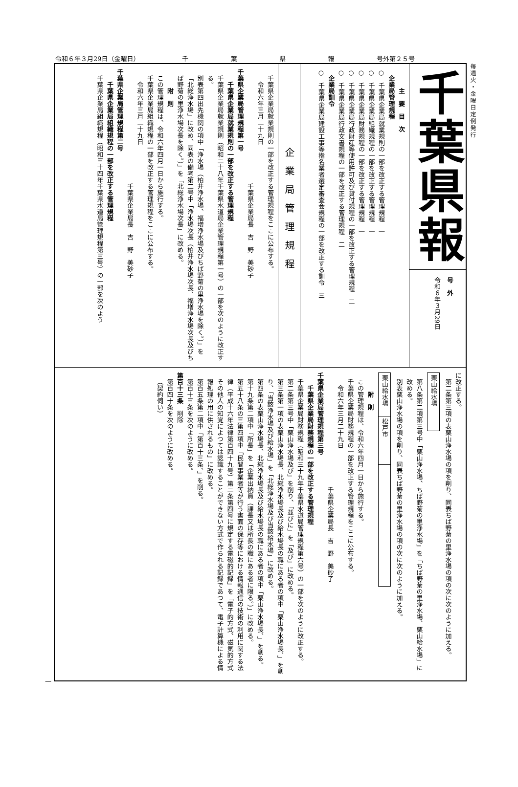令和６年３月29日（金曜日） 千葉県報 号外第２５号
毎週火・金曜日定例発行
千葉県報
号　外
令和６年３月29日
主　要　目　次
企業局管理規程
○　千葉県企業局就業規則の一部を改正する管理規程　一
○　千葉県企業局組織規程の一部を改正する管理規程　一
○　千葉県企業局財務規程の一部を改正する管理規程　一
○　千葉県企業局行政財産等使用許可及び貸付規程の一部を改正する管理規程　二
○　千葉県企業局行政文書規程の一部を改正する管理規程　二
企業局訓令
○　千葉県企業局建設工事等指名業者選定審査会規程の一部を改正する訓令　三
企業局管理規程
千葉県企業局就業規則の一部を改正する管理規程をここに公布する。
令和六年三月二十九日
千葉県企業局長　吉　野　美砂子
千葉県企業局管理規程第一号
千葉県企業局就業規則の一部を改正する管理規程
千葉県企業局就業規則（昭和二十八年千葉県水道局企業管理規程第一号）の一部を次のように改正する。
別表第四出先機関の項中「浄水場（柏井浄水場、福増浄水場及びちば野菊の里浄水場を除く。）」を「北総浄水場」に改め、同表の備考第二号中「浄水場次長（柏井浄水場次長、福増浄水場次長及びちば野菊の里浄水場次長を除く。）」を「北総浄水場次長」に改める。
附　則
この管理規程は、令和六年四月一日から施行する。
千葉県企業局組織規程の一部を改正する管理規程をここに公布する。
令和六年三月二十九日
千葉県企業局長　吉　野　美砂子
千葉県企業局管理規程第二号
千葉県企業局組織規程の一部を改正する管理規程
千葉県企業局組織規程（昭和三十四年千葉県水道局管理規程第三号）の一部を次のよう
に改正する。
第二条第三項の表栗山浄水場の項を削り、同表ちば野菊の里浄水場の項の次に次のように加える。
| 栗山給水場 |
第八条第二項第三号中「栗山浄水場、ちば野菊の里浄水場」を「ちば野菊の里浄水場、栗山給水場」に改める。
別表栗山浄水場の項を削り、同表ちば野菊の里浄水場の項の次に次のように加える。
| 栗山給水場 | 松戸市 | |
附　則
この管理規程は、令和六年四月一日から施行する。
千葉県企業局財務規程の一部を改正する管理規程をここに公布する。
令和六年三月二十九日
千葉県企業局長　吉　野　美砂子
千葉県企業局管理規程第三号
千葉県企業局財務規程の一部を改正する管理規程
千葉県企業局財務規程（昭和三十九年千葉県水道局管理規程第六号）の一部を次のように改正する。
第二条第三号中「栗山浄水場及び」を削り、「並びに」を「及び」に改める。
第三条第一項の表栗山浄水場長、北総浄水場長及び給水場長の職にある者の項中「栗山浄水場長、」を削り、「当該浄水場及び給水場」を「北総浄水場及び当該給水場」に改める。
第四条の表栗山浄水場長、北総浄水場長及び給水場長の職にある者の項中「栗山浄水場長、」を削る。
第十九条第二項中「所長」を「企業出納員（課長又は所長の職にある者に限る。）」に改める。
第五十八条の三第四項中「民間事業者等が行う書面の保存等における情報通信の技術の利用に関する法律（平成十六年法律第百四十九号）第二条第四号に規定する電磁的記録」を「電子的方式、磁気的方式その他人の知覚によつては認識することができない方式で作られる記録であつて、電子計算機による情報処理の用に供されるもの」に改める。
第百五条第二項中「第百十三条、」を削る。
第百十三条を次のように改める。
第百十三条　削除
第百四十条を次のように改める。
（契約伺い）
一